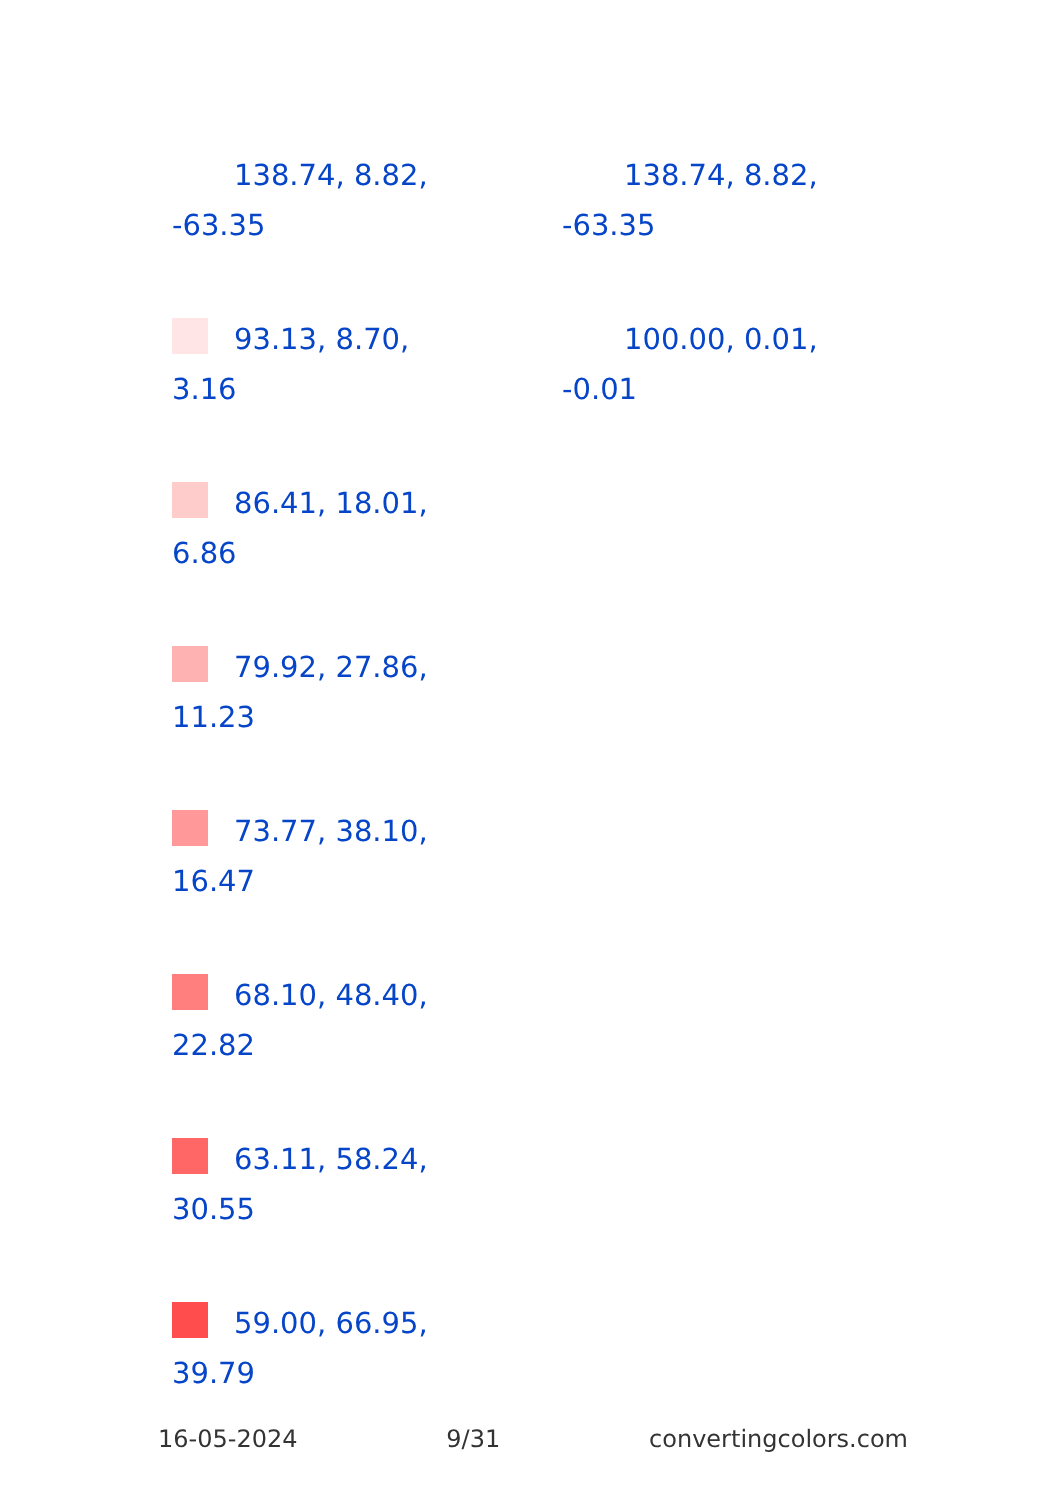138.74, 8.82, -63.35
93.13, 8.70, 3.16
86.41, 18.01, 6.86
79.92, 27.86, 11.23
73.77, 38.10, 16.47
68.10, 48.40, 22.82
63.11, 58.24, 30.55
59.00, 66.95, 39.79
138.74, 8.82, -63.35
100.00, 0.01, -0.01
16-05-2024 9/31 convertingcolors.com